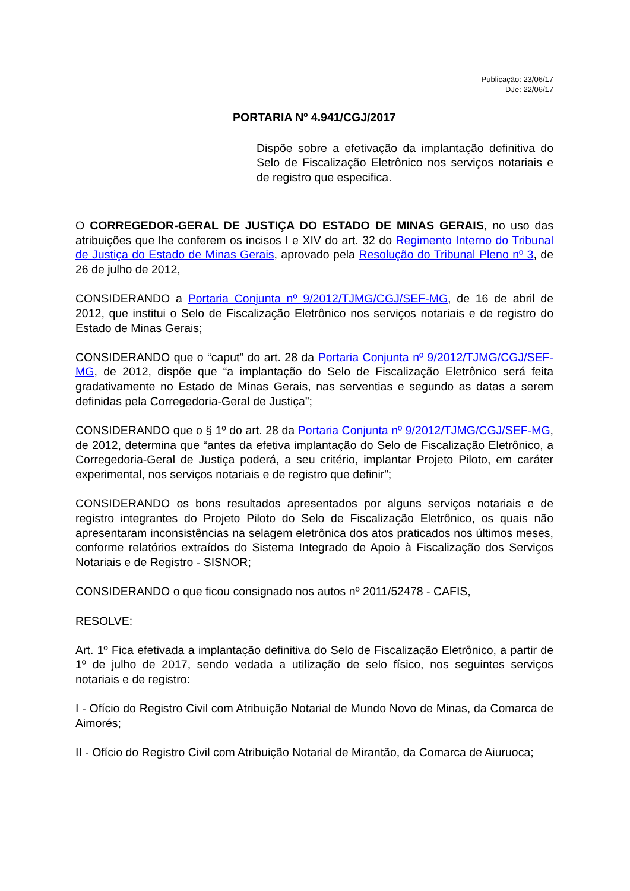Publicação: 23/06/17
DJe: 22/06/17
PORTARIA Nº 4.941/CGJ/2017
Dispõe sobre a efetivação da implantação definitiva do Selo de Fiscalização Eletrônico nos serviços notariais e de registro que especifica.
O CORREGEDOR-GERAL DE JUSTIÇA DO ESTADO DE MINAS GERAIS, no uso das atribuições que lhe conferem os incisos I e XIV do art. 32 do Regimento Interno do Tribunal de Justiça do Estado de Minas Gerais, aprovado pela Resolução do Tribunal Pleno nº 3, de 26 de julho de 2012,
CONSIDERANDO a Portaria Conjunta nº 9/2012/TJMG/CGJ/SEF-MG, de 16 de abril de 2012, que institui o Selo de Fiscalização Eletrônico nos serviços notariais e de registro do Estado de Minas Gerais;
CONSIDERANDO que o “caput” do art. 28 da Portaria Conjunta nº 9/2012/TJMG/CGJ/SEF-MG, de 2012, dispõe que “a implantação do Selo de Fiscalização Eletrônico será feita gradativamente no Estado de Minas Gerais, nas serventias e segundo as datas a serem definidas pela Corregedoria-Geral de Justiça”;
CONSIDERANDO que o § 1º do art. 28 da Portaria Conjunta nº 9/2012/TJMG/CGJ/SEF-MG, de 2012, determina que “antes da efetiva implantação do Selo de Fiscalização Eletrônico, a Corregedoria-Geral de Justiça poderá, a seu critério, implantar Projeto Piloto, em caráter experimental, nos serviços notariais e de registro que definir”;
CONSIDERANDO os bons resultados apresentados por alguns serviços notariais e de registro integrantes do Projeto Piloto do Selo de Fiscalização Eletrônico, os quais não apresentaram inconsistências na selagem eletrônica dos atos praticados nos últimos meses, conforme relatórios extraídos do Sistema Integrado de Apoio à Fiscalização dos Serviços Notariais e de Registro - SISNOR;
CONSIDERANDO o que ficou consignado nos autos nº 2011/52478 - CAFIS,
RESOLVE:
Art. 1º Fica efetivada a implantação definitiva do Selo de Fiscalização Eletrônico, a partir de 1º de julho de 2017, sendo vedada a utilização de selo físico, nos seguintes serviços notariais e de registro:
I - Ofício do Registro Civil com Atribuição Notarial de Mundo Novo de Minas, da Comarca de Aimorés;
II - Ofício do Registro Civil com Atribuição Notarial de Mirantão, da Comarca de Aiuruoca;